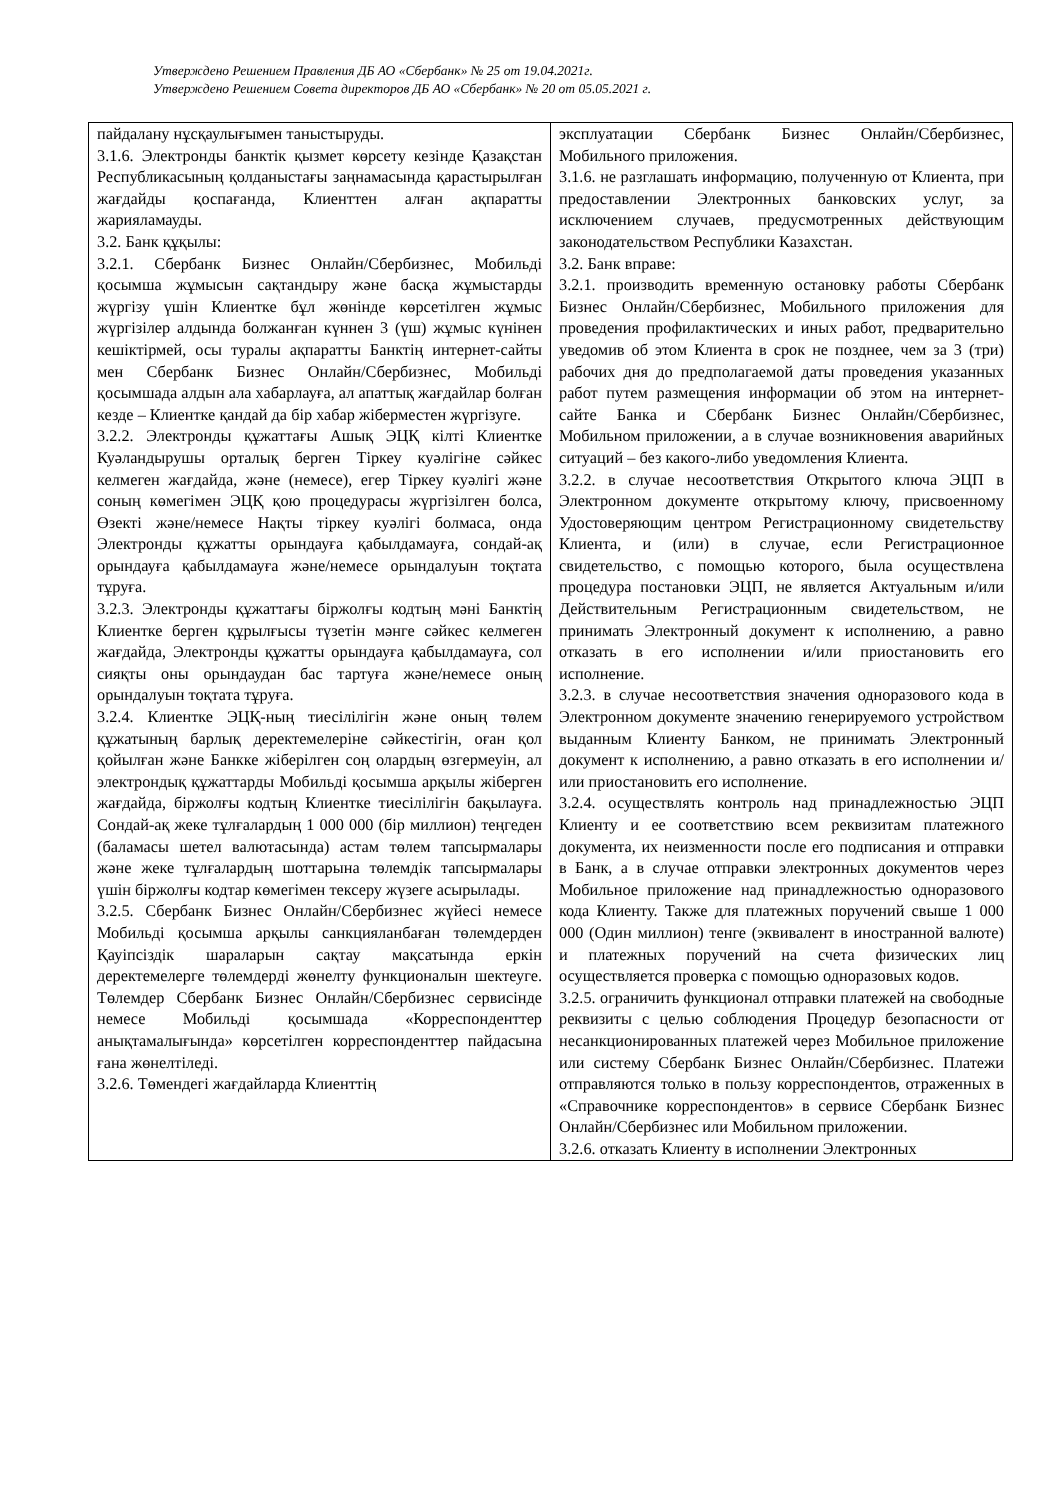Утверждено Решением Правления ДБ АО «Сбербанк» № 25 от 19.04.2021г.
Утверждено Решением Совета директоров ДБ АО «Сбербанк» № 20 от 05.05.2021 г.
| пайдалану нұсқаулығымен таныстыруды. 3.1.6. Электронды банктік қызмет көрсету кезінде Қазақстан Республикасының қолданыстағы заңнамасында қарастырылған жағдайды қоспағанда, Клиенттен алған ақпаратты жарияламауды. 3.2. Банк құқылы: 3.2.1. Сбербанк Бизнес Онлайн/Сбербизнес, Мобильді қосымша жұмысын сақтандыру және басқа жұмыстарды жүргізу үшін Клиентке бұл жөнінде көрсетілген жұмыс жүргізілер алдында болжанған күннен 3 (үш) жұмыс күнінен кешіктірмей, осы туралы ақпаратты Банктің интернет-сайты мен Сбербанк Бизнес Онлайн/Сбербизнес, Мобильді қосымшада алдын ала хабарлауға, ал апаттық жағдайлар болған кезде – Клиентке қандай да бір хабар жіберместен жүргізуге. 3.2.2. Электронды құжаттағы Ашық ЭЦҚ кілті Клиентке Куәландырушы орталық берген Тіркеу куәлігіне сәйкес келмеген жағдайда, және (немесе), егер Тіркеу куәлігі және соның көмегімен ЭЦҚ қою процедурасы жүргізілген болса, Өзекті және/немесе Нақты тіркеу куәлігі болмаса, онда Электронды құжатты орындауға қабылдамауға, сондай-ақ орындауға қабылдамауға және/немесе орындалуын тоқтата тұруға. 3.2.3. Электронды құжаттағы біржолғы кодтың мәні Банктің Клиентке берген құрылғысы түзетін мәнге сәйкес келмеген жағдайда, Электронды құжатты орындауға қабылдамауға, сол сияқты оны орындаудан бас тартуға және/немесе оның орындалуын тоқтата тұруға. 3.2.4. Клиентке ЭЦҚ-ның тиесілілігін және оның төлем құжатының барлық деректемелеріне сәйкестігін, оған қол қойылған және Банкке жіберілген соң олардың өзгермеуін, ал электрондық құжаттарды Мобильді қосымша арқылы жіберген жағдайда, біржолғы кодтың Клиентке тиесілілігін бақылауға. Сондай-ақ жеке тұлғалардың 1 000 000 (бір миллион) теңгеден (баламасы шетел валютасында) астам төлем тапсырмалары және жеке тұлғалардың шоттарына төлемдік тапсырмалары үшін біржолғы кодтар көмегімен тексеру жүзеге асырылады. 3.2.5. Сбербанк Бизнес Онлайн/Сбербизнес жүйесі немесе Мобильді қосымша арқылы санкцияланбаған төлемдерден Қауіпсіздік шараларын сақтау мақсатында еркін деректемелерге төлемдерді жөнелту функционалын шектеуге. Төлемдер Сбербанк Бизнес Онлайн/Сбербизнес сервисінде немесе Мобильді қосымшада «Корреспонденттер анықтамалығында» көрсетілген корреспонденттер пайдасына ғана жөнелтіледі. 3.2.6. Төмендегі жағдайларда Клиенттің | эксплуатации Сбербанк Бизнес Онлайн/Сбербизнес, Мобильного приложения. 3.1.6. не разглашать информацию, полученную от Клиента, при предоставлении Электронных банковских услуг, за исключением случаев, предусмотренных действующим законодательством Республики Казахстан. 3.2. Банк вправе: 3.2.1. производить временную остановку работы Сбербанк Бизнес Онлайн/Сбербизнес, Мобильного приложения для проведения профилактических и иных работ, предварительно уведомив об этом Клиента в срок не позднее, чем за 3 (три) рабочих дня до предполагаемой даты проведения указанных работ путем размещения информации об этом на интернет-сайте Банка и Сбербанк Бизнес Онлайн/Сбербизнес, Мобильном приложении, а в случае возникновения аварийных ситуаций – без какого-либо уведомления Клиента. 3.2.2. в случае несоответствия Открытого ключа ЭЦП в Электронном документе открытому ключу, присвоенному Удостоверяющим центром Регистрационному свидетельству Клиента, и (или) в случае, если Регистрационное свидетельство, с помощью которого, была осуществлена процедура постановки ЭЦП, не является Актуальным и/или Действительным Регистрационным свидетельством, не принимать Электронный документ к исполнению, а равно отказать в его исполнении и/или приостановить его исполнение. 3.2.3. в случае несоответствия значения одноразового кода в Электронном документе значению генерируемого устройством выданным Клиенту Банком, не принимать Электронный документ к исполнению, а равно отказать в его исполнении и/или приостановить его исполнение. 3.2.4. осуществлять контроль над принадлежностью ЭЦП Клиенту и ее соответствию всем реквизитам платежного документа, их неизменности после его подписания и отправки в Банк, а в случае отправки электронных документов через Мобильное приложение над принадлежностью одноразового кода Клиенту. Также для платежных поручений свыше 1 000 000 (Один миллион) тенге (эквивалент в иностранной валюте) и платежных поручений на счета физических лиц осуществляется проверка с помощью одноразовых кодов. 3.2.5. ограничить функционал отправки платежей на свободные реквизиты с целью соблюдения Процедур безопасности от несанкционированных платежей через Мобильное приложение или систему Сбербанк Бизнес Онлайн/Сбербизнес. Платежи отправляются только в пользу корреспондентов, отраженных в «Справочнике корреспондентов» в сервисе Сбербанк Бизнес Онлайн/Сбербизнес или Мобильном приложении. 3.2.6. отказать Клиенту в исполнении Электронных |